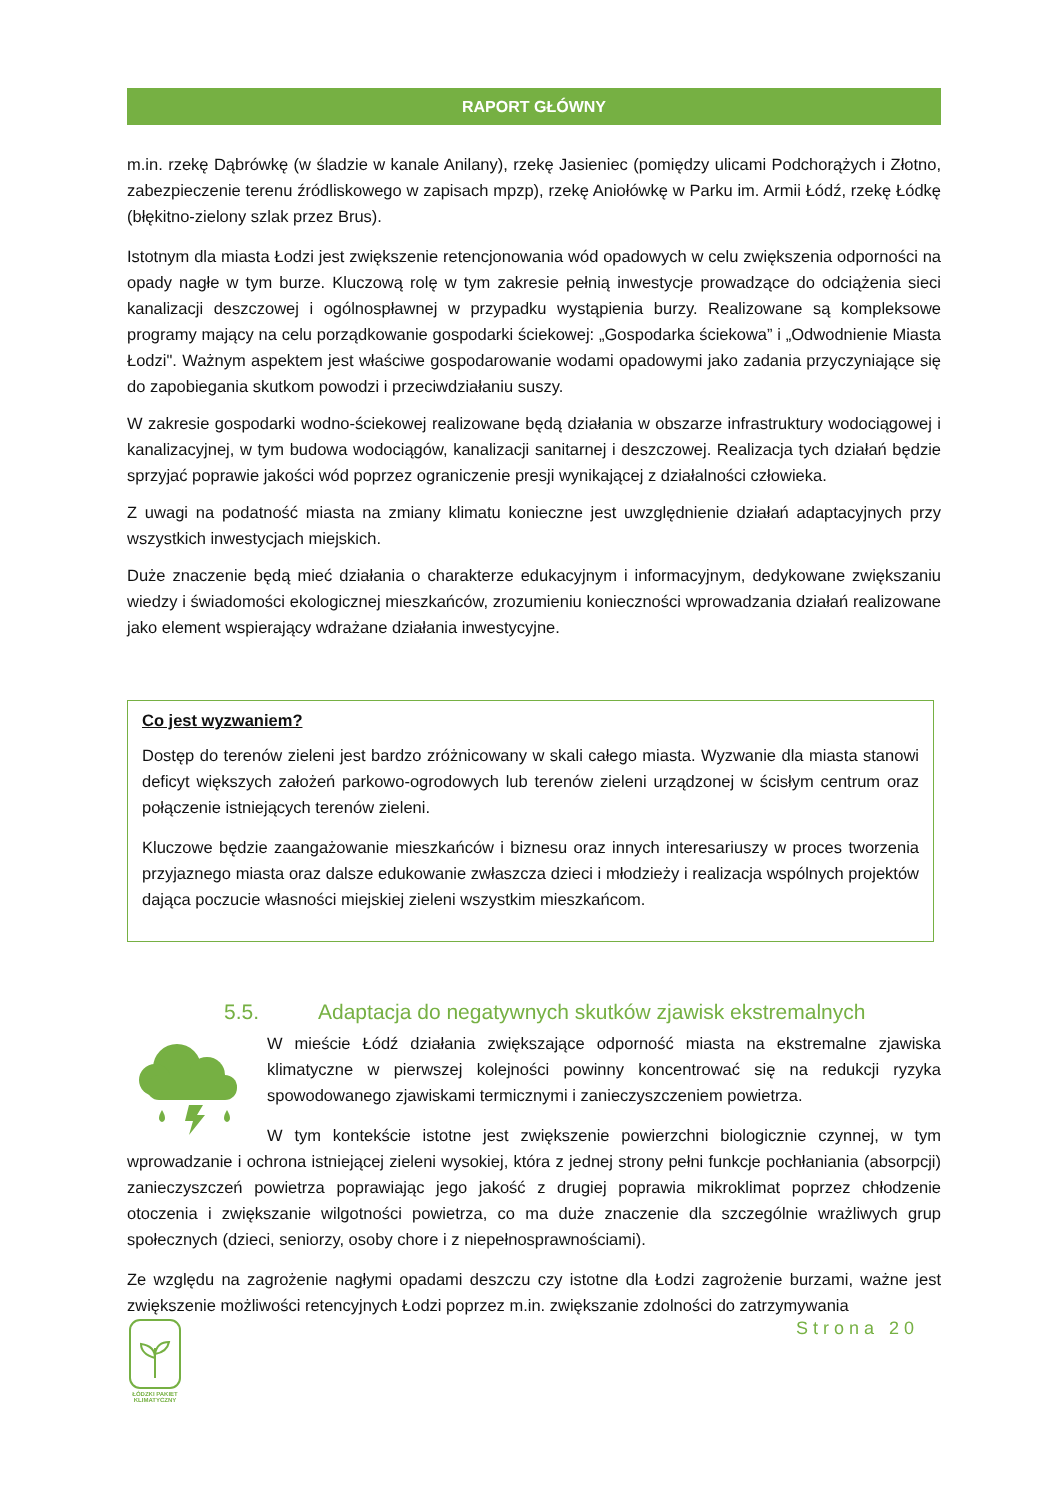RAPORT GŁÓWNY
m.in. rzekę Dąbrówkę (w śladzie w kanale Anilany), rzekę Jasieniec (pomiędzy ulicami Podchorążych i Złotno, zabezpieczenie terenu źródliskowego w zapisach mpzp), rzekę Aniołówkę w Parku im. Armii Łódź, rzekę Łódkę (błękitno-zielony szlak przez Brus).
Istotnym dla miasta Łodzi jest zwiększenie retencjonowania wód opadowych w celu zwiększenia odporności na opady nagłe w tym burze. Kluczową rolę w tym zakresie pełnią inwestycje prowadzące do odciążenia sieci kanalizacji deszczowej i ogólnospławnej w przypadku wystąpienia burzy. Realizowane są kompleksowe programy mający na celu porządkowanie gospodarki ściekowej: „Gospodarka ściekowa” i „Odwodnienie Miasta Łodzi". Ważnym aspektem jest właściwe gospodarowanie wodami opadowymi jako zadania przyczyniające się do zapobiegania skutkom powodzi i przeciwdziałaniu suszy.
W zakresie gospodarki wodno-ściekowej realizowane będą działania w obszarze infrastruktury wodociągowej i kanalizacyjnej, w tym budowa wodociągów, kanalizacji sanitarnej i deszczowej. Realizacja tych działań będzie sprzyjać poprawie jakości wód poprzez ograniczenie presji wynikającej z działalności człowieka.
Z uwagi na podatność miasta na zmiany klimatu konieczne jest uwzględnienie działań adaptacyjnych przy wszystkich inwestycjach miejskich.
Duże znaczenie będą mieć działania o charakterze edukacyjnym i informacyjnym, dedykowane zwiększaniu wiedzy i świadomości ekologicznej mieszkańców, zrozumieniu konieczności wprowadzania działań realizowane jako element wspierający wdrażane działania inwestycyjne.
Co jest wyzwaniem?
Dostęp do terenów zieleni jest bardzo zróżnicowany w skali całego miasta. Wyzwanie dla miasta stanowi deficyt większych założeń parkowo-ogrodowych lub terenów zieleni urządzonej w ścisłym centrum oraz połączenie istniejących terenów zieleni.
Kluczowe będzie zaangażowanie mieszkańców i biznesu oraz innych interesariuszy w proces tworzenia przyjaznego miasta oraz dalsze edukowanie zwłaszcza dzieci i młodzieży i realizacja wspólnych projektów dająca poczucie własności miejskiej zieleni wszystkim mieszkańcom.
5.5. Adaptacja do negatywnych skutków zjawisk ekstremalnych
W mieście Łódź działania zwiększające odporność miasta na ekstremalne zjawiska klimatyczne w pierwszej kolejności powinny koncentrować się na redukcji ryzyka spowodowanego zjawiskami termicznymi i zanieczyszczeniem powietrza.
W tym kontekście istotne jest zwiększenie powierzchni biologicznie czynnej, w tym wprowadzanie i ochrona istniejącej zieleni wysokiej, która z jednej strony pełni funkcje pochłaniania (absorpcji) zanieczyszczeń powietrza poprawiając jego jakość z drugiej poprawia mikroklimat poprzez chłodzenie otoczenia i zwiększanie wilgotności powietrza, co ma duże znaczenie dla szczególnie wrażliwych grup społecznych (dzieci, seniorzy, osoby chore i z niepełnosprawnościami).
Ze względu na zagrożenie nagłymi opadami deszczu czy istotne dla Łodzi zagrożenie burzami, ważne jest zwiększenie możliwości retencyjnych Łodzi poprzez m.in. zwiększanie zdolności do zatrzymywania
ŁÓDZKI PAKIET
KLIMATYCZNY
Strona 20